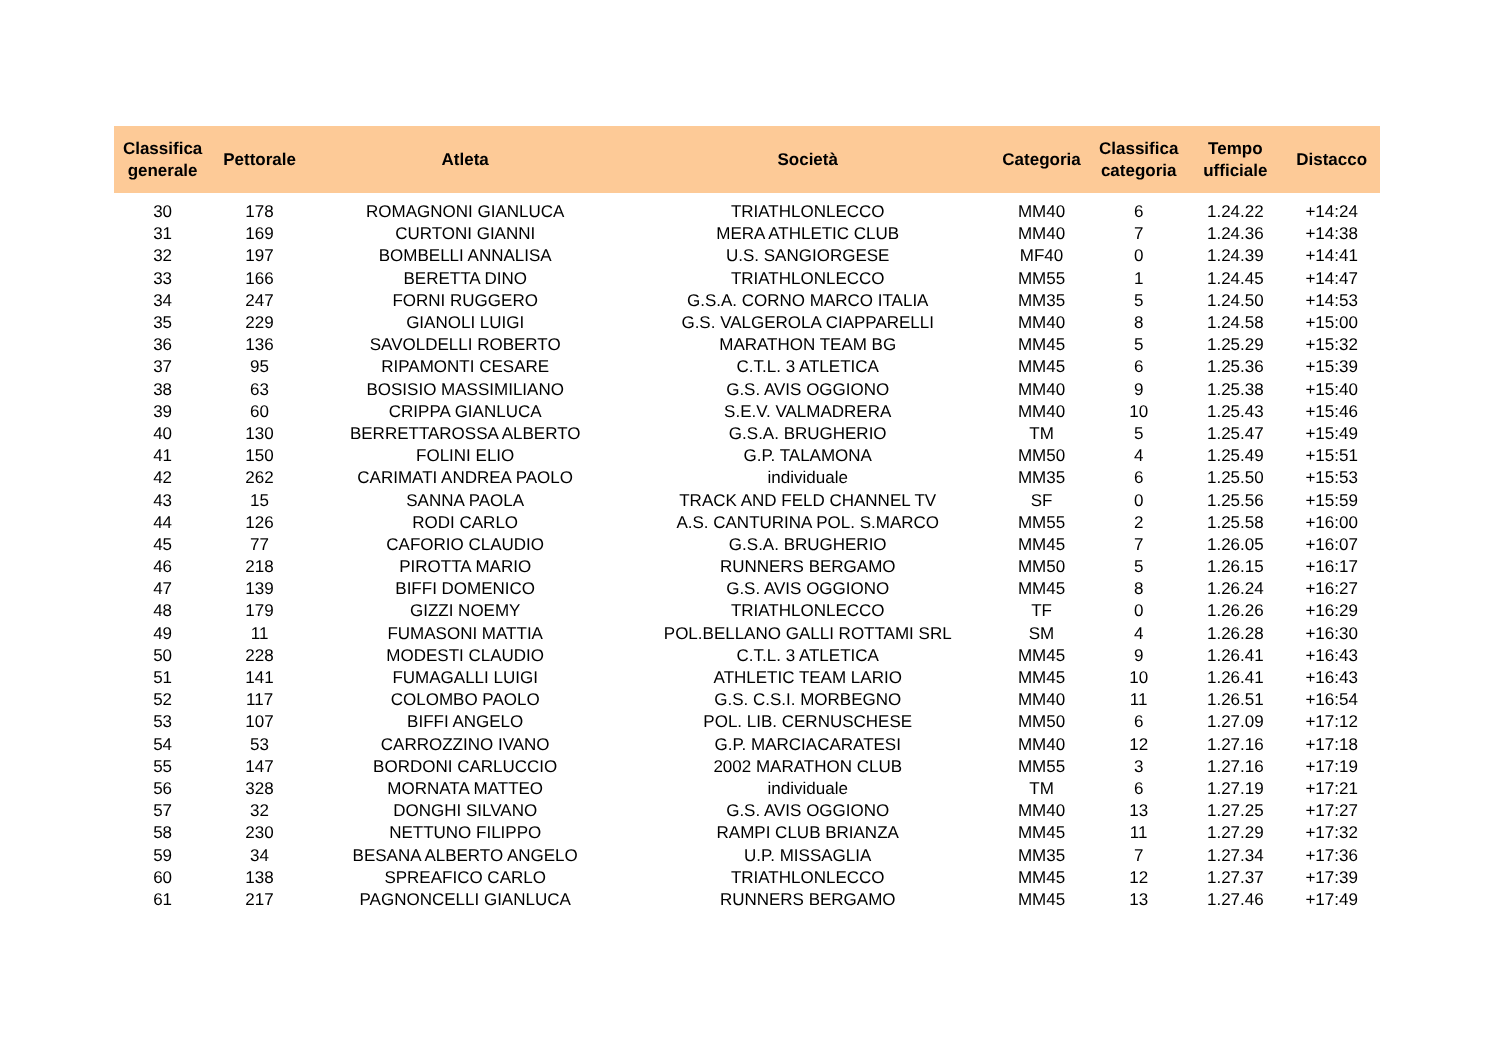| Classifica generale | Pettorale | Atleta | Società | Categoria | Classifica categoria | Tempo ufficiale | Distacco |
| --- | --- | --- | --- | --- | --- | --- | --- |
| 30 | 178 | ROMAGNONI GIANLUCA | TRIATHLONLECCO | MM40 | 6 | 1.24.22 | +14:24 |
| 31 | 169 | CURTONI GIANNI | MERA ATHLETIC CLUB | MM40 | 7 | 1.24.36 | +14:38 |
| 32 | 197 | BOMBELLI ANNALISA | U.S. SANGIORGESE | MF40 | 0 | 1.24.39 | +14:41 |
| 33 | 166 | BERETTA DINO | TRIATHLONLECCO | MM55 | 1 | 1.24.45 | +14:47 |
| 34 | 247 | FORNI RUGGERO | G.S.A. CORNO MARCO ITALIA | MM35 | 5 | 1.24.50 | +14:53 |
| 35 | 229 | GIANOLI LUIGI | G.S. VALGEROLA CIAPPARELLI | MM40 | 8 | 1.24.58 | +15:00 |
| 36 | 136 | SAVOLDELLI ROBERTO | MARATHON TEAM BG | MM45 | 5 | 1.25.29 | +15:32 |
| 37 | 95 | RIPAMONTI CESARE | C.T.L. 3 ATLETICA | MM45 | 6 | 1.25.36 | +15:39 |
| 38 | 63 | BOSISIO MASSIMILIANO | G.S. AVIS OGGIONO | MM40 | 9 | 1.25.38 | +15:40 |
| 39 | 60 | CRIPPA GIANLUCA | S.E.V. VALMADRERA | MM40 | 10 | 1.25.43 | +15:46 |
| 40 | 130 | BERRETTAROSSA ALBERTO | G.S.A. BRUGHERIO | TM | 5 | 1.25.47 | +15:49 |
| 41 | 150 | FOLINI ELIO | G.P. TALAMONA | MM50 | 4 | 1.25.49 | +15:51 |
| 42 | 262 | CARIMATI ANDREA PAOLO | individuale | MM35 | 6 | 1.25.50 | +15:53 |
| 43 | 15 | SANNA PAOLA | TRACK AND FELD CHANNEL TV | SF | 0 | 1.25.56 | +15:59 |
| 44 | 126 | RODI CARLO | A.S. CANTURINA POL. S.MARCO | MM55 | 2 | 1.25.58 | +16:00 |
| 45 | 77 | CAFORIO CLAUDIO | G.S.A. BRUGHERIO | MM45 | 7 | 1.26.05 | +16:07 |
| 46 | 218 | PIROTTA MARIO | RUNNERS BERGAMO | MM50 | 5 | 1.26.15 | +16:17 |
| 47 | 139 | BIFFI DOMENICO | G.S. AVIS OGGIONO | MM45 | 8 | 1.26.24 | +16:27 |
| 48 | 179 | GIZZI NOEMY | TRIATHLONLECCO | TF | 0 | 1.26.26 | +16:29 |
| 49 | 11 | FUMASONI MATTIA | POL.BELLANO GALLI ROTTAMI SRL | SM | 4 | 1.26.28 | +16:30 |
| 50 | 228 | MODESTI CLAUDIO | C.T.L. 3 ATLETICA | MM45 | 9 | 1.26.41 | +16:43 |
| 51 | 141 | FUMAGALLI LUIGI | ATHLETIC TEAM LARIO | MM45 | 10 | 1.26.41 | +16:43 |
| 52 | 117 | COLOMBO PAOLO | G.S. C.S.I. MORBEGNO | MM40 | 11 | 1.26.51 | +16:54 |
| 53 | 107 | BIFFI ANGELO | POL. LIB. CERNUSCHESE | MM50 | 6 | 1.27.09 | +17:12 |
| 54 | 53 | CARROZZINO IVANO | G.P. MARCIACARATESI | MM40 | 12 | 1.27.16 | +17:18 |
| 55 | 147 | BORDONI CARLUCCIO | 2002 MARATHON CLUB | MM55 | 3 | 1.27.16 | +17:19 |
| 56 | 328 | MORNATA MATTEO | individuale | TM | 6 | 1.27.19 | +17:21 |
| 57 | 32 | DONGHI SILVANO | G.S. AVIS OGGIONO | MM40 | 13 | 1.27.25 | +17:27 |
| 58 | 230 | NETTUNO FILIPPO | RAMPI CLUB BRIANZA | MM45 | 11 | 1.27.29 | +17:32 |
| 59 | 34 | BESANA ALBERTO ANGELO | U.P. MISSAGLIA | MM35 | 7 | 1.27.34 | +17:36 |
| 60 | 138 | SPREAFICO CARLO | TRIATHLONLECCO | MM45 | 12 | 1.27.37 | +17:39 |
| 61 | 217 | PAGNONCELLI GIANLUCA | RUNNERS BERGAMO | MM45 | 13 | 1.27.46 | +17:49 |